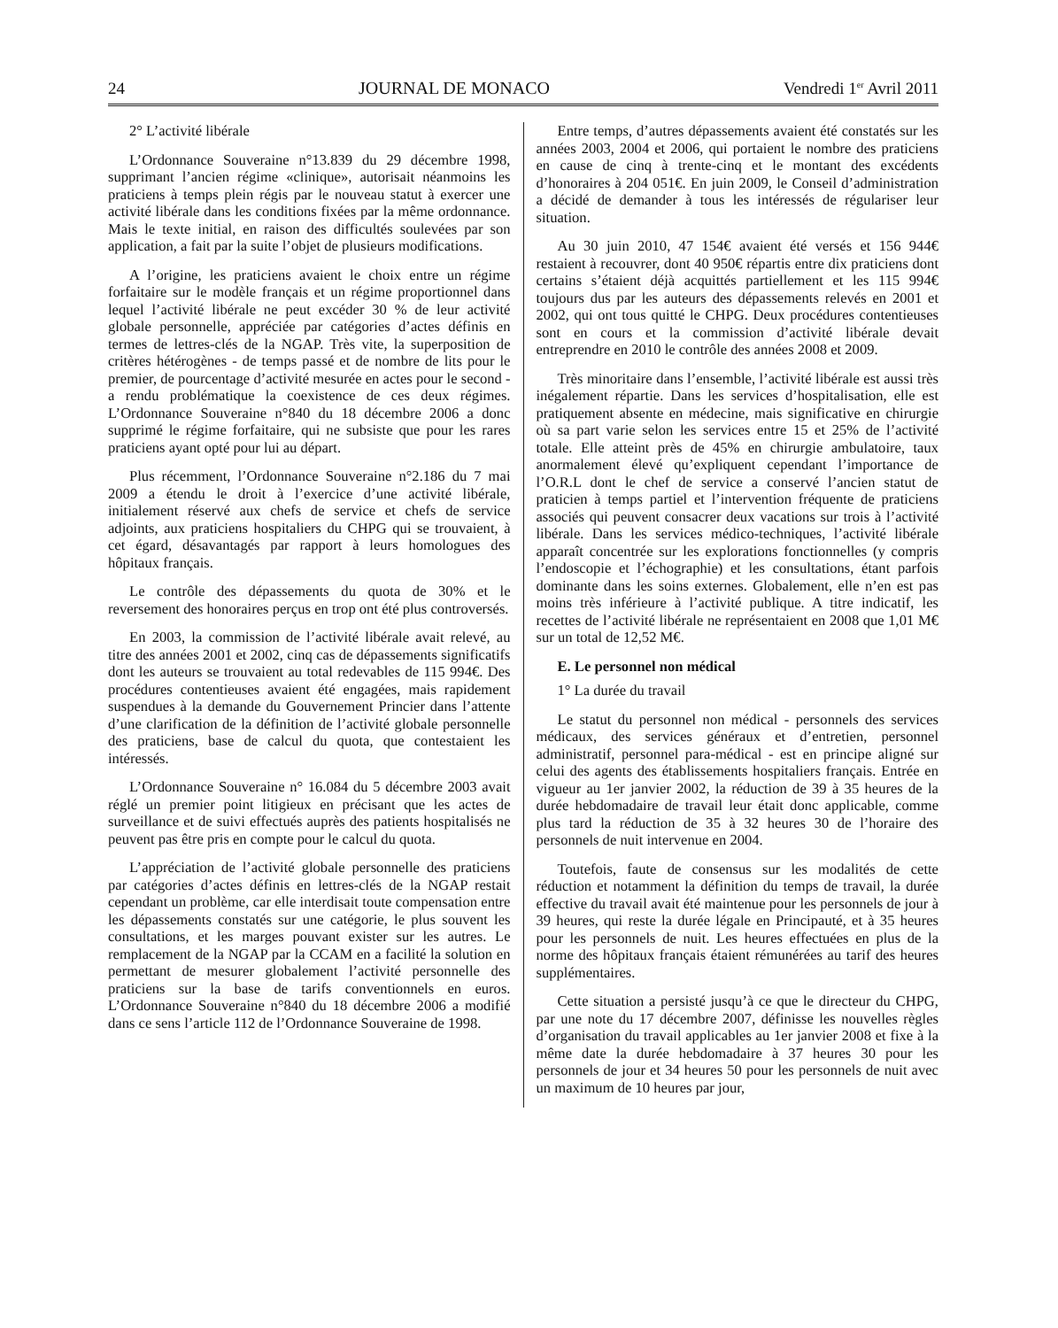24 JOURNAL DE MONACO Vendredi 1<sup>er</sup> Avril 2011
2° L’activité libérale
L’Ordonnance Souveraine n°13.839 du 29 décembre 1998, supprimant l’ancien régime «clinique», autorisait néanmoins les praticiens à temps plein régis par le nouveau statut à exercer une activité libérale dans les conditions fixées par la même ordonnance. Mais le texte initial, en raison des difficultés soulevées par son application, a fait par la suite l’objet de plusieurs modifications.
A l’origine, les praticiens avaient le choix entre un régime forfaitaire sur le modèle français et un régime proportionnel dans lequel l’activité libérale ne peut excéder 30 % de leur activité globale personnelle, appréciée par catégories d’actes définis en termes de lettres-clés de la NGAP. Très vite, la superposition de critères hétérogènes - de temps passé et de nombre de lits pour le premier, de pourcentage d’activité mesurée en actes pour le second - a rendu problématique la coexistence de ces deux régimes. L’Ordonnance Souveraine n°840 du 18 décembre 2006 a donc supprimé le régime forfaitaire, qui ne subsiste que pour les rares praticiens ayant opté pour lui au départ.
Plus récemment, l’Ordonnance Souveraine n°2.186 du 7 mai 2009 a étendu le droit à l’exercice d’une activité libérale, initialement réservé aux chefs de service et chefs de service adjoints, aux praticiens hospitaliers du CHPG qui se trouvaient, à cet égard, désavantagés par rapport à leurs homologues des hôpitaux français.
Le contrôle des dépassements du quota de 30% et le reversement des honoraires perçus en trop ont été plus controversés.
En 2003, la commission de l’activité libérale avait relevé, au titre des années 2001 et 2002, cinq cas de dépassements significatifs dont les auteurs se trouvaient au total redevables de 115 994€. Des procédures contentieuses avaient été engagées, mais rapidement suspendues à la demande du Gouvernement Princier dans l’attente d’une clarification de la définition de l’activité globale personnelle des praticiens, base de calcul du quota, que contestaient les intéressés.
L’Ordonnance Souveraine n° 16.084 du 5 décembre 2003 avait réglé un premier point litigieux en précisant que les actes de surveillance et de suivi effectués auprès des patients hospitalisés ne peuvent pas être pris en compte pour le calcul du quota.
L’appréciation de l’activité globale personnelle des praticiens par catégories d’actes définis en lettres-clés de la NGAP restait cependant un problème, car elle interdisait toute compensation entre les dépassements constatés sur une catégorie, le plus souvent les consultations, et les marges pouvant exister sur les autres. Le remplacement de la NGAP par la CCAM en a facilité la solution en permettant de mesurer globalement l’activité personnelle des praticiens sur la base de tarifs conventionnels en euros. L’Ordonnance Souveraine n°840 du 18 décembre 2006 a modifié dans ce sens l’article 112 de l’Ordonnance Souveraine de 1998.
Entre temps, d’autres dépassements avaient été constatés sur les années 2003, 2004 et 2006, qui portaient le nombre des praticiens en cause de cinq à trente-cinq et le montant des excédents d’honoraires à 204 051€. En juin 2009, le Conseil d’administration a décidé de demander à tous les intéressés de régulariser leur situation.
Au 30 juin 2010, 47 154€ avaient été versés et 156 944€ restaient à recouvrer, dont 40 950€ répartis entre dix praticiens dont certains s’étaient déjà acquittés partiellement et les 115 994€ toujours dus par les auteurs des dépassements relevés en 2001 et 2002, qui ont tous quitté le CHPG. Deux procédures contentieuses sont en cours et la commission d’activité libérale devait entreprendre en 2010 le contrôle des années 2008 et 2009.
Très minoritaire dans l’ensemble, l’activité libérale est aussi très inégalement répartie. Dans les services d’hospitalisation, elle est pratiquement absente en médecine, mais significative en chirurgie où sa part varie selon les services entre 15 et 25% de l’activité totale. Elle atteint près de 45% en chirurgie ambulatoire, taux anormalement élevé qu’expliquent cependant l’importance de l’O.R.L dont le chef de service a conservé l’ancien statut de praticien à temps partiel et l’intervention fréquente de praticiens associés qui peuvent consacrer deux vacations sur trois à l’activité libérale. Dans les services médico-techniques, l’activité libérale apparaît concentrée sur les explorations fonctionnelles (y compris l’endoscopie et l’échographie) et les consultations, étant parfois dominante dans les soins externes. Globalement, elle n’en est pas moins très inférieure à l’activité publique. A titre indicatif, les recettes de l’activité libérale ne représentaient en 2008 que 1,01 M€ sur un total de 12,52 M€.
E. Le personnel non médical
1° La durée du travail
Le statut du personnel non médical - personnels des services médicaux, des services généraux et d’entretien, personnel administratif, personnel para-médical - est en principe aligné sur celui des agents des établissements hospitaliers français. Entrée en vigueur au 1er janvier 2002, la réduction de 39 à 35 heures de la durée hebdomadaire de travail leur était donc applicable, comme plus tard la réduction de 35 à 32 heures 30 de l’horaire des personnels de nuit intervenue en 2004.
Toutefois, faute de consensus sur les modalités de cette réduction et notamment la définition du temps de travail, la durée effective du travail avait été maintenue pour les personnels de jour à 39 heures, qui reste la durée légale en Principauté, et à 35 heures pour les personnels de nuit. Les heures effectuées en plus de la norme des hôpitaux français étaient rémunérées au tarif des heures supplémentaires.
Cette situation a persisté jusqu’à ce que le directeur du CHPG, par une note du 17 décembre 2007, définisse les nouvelles règles d’organisation du travail applicables au 1er janvier 2008 et fixe à la même date la durée hebdomadaire à 37 heures 30 pour les personnels de jour et 34 heures 50 pour les personnels de nuit avec un maximum de 10 heures par jour,